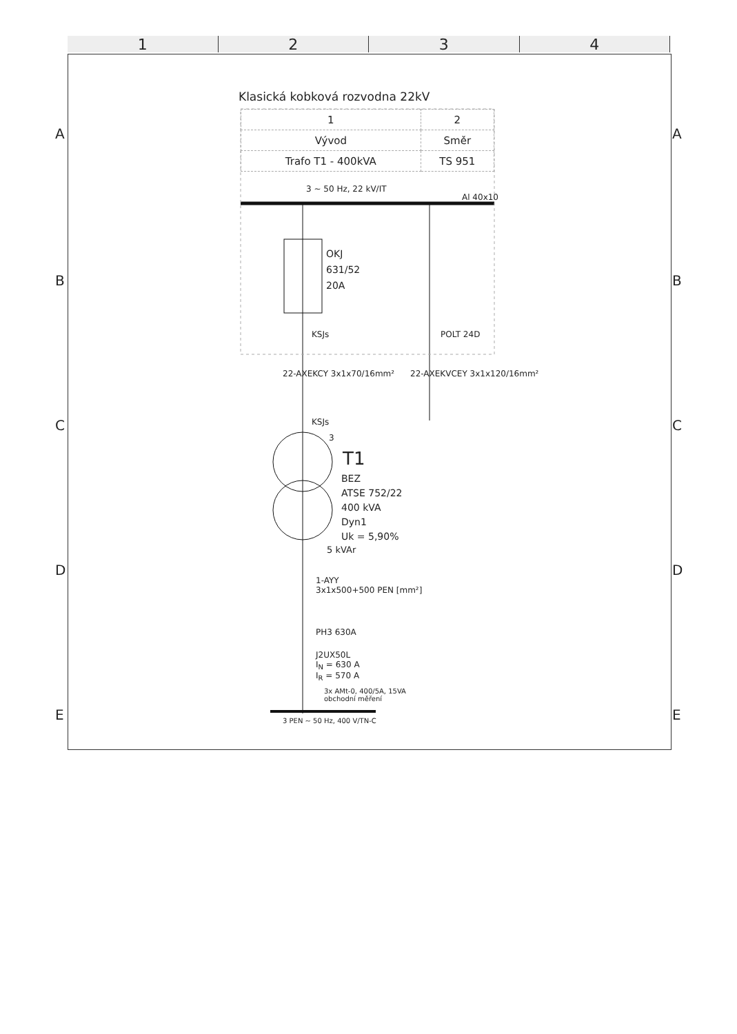1 2 3 4
A A
B B
C C
D D
E E
Klasická kobková rozvodna 22kV
| 1 | 2 |
| Vývod | Směr |
| Trafo T1 - 400kVA | TS 951 |
3 ~ 50 Hz, 22 kV/IT
Al 40x10
OKJ
631/52
20A
KSJs POLT 24D
22-AXEKCY 3x1x70/16mm² 22-AXEKVCEY 3x1x120/16mm²
KSJs
3
T1
BEZ
ATSE 752/22
400 kVA
Dyn1
Uk = 5,90%
5 kVAr
1-AYY
3x1x500+500 PEN [mm²]
PH3 630A
J2UX50L
I<sub>N</sub> = 630 A
I<sub>R</sub> = 570 A
3x AMt-0, 400/5A, 15VA
obchodní měření
3 PEN ~ 50 Hz, 400 V/TN-C